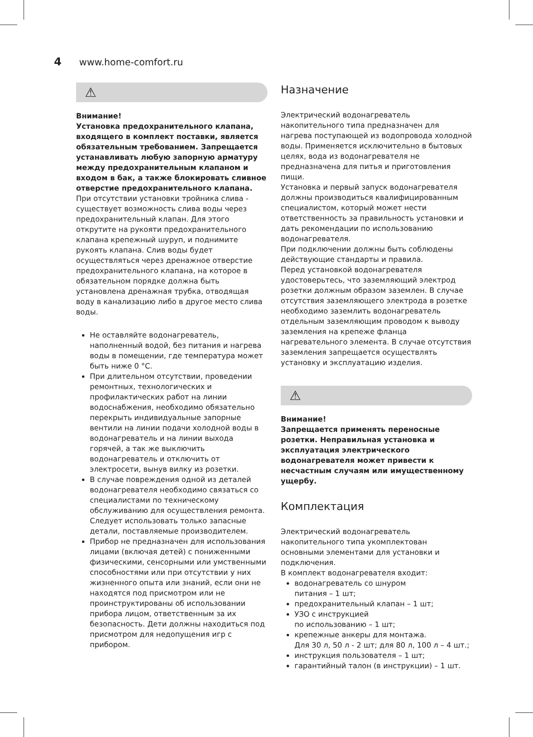4 www.home-comfort.ru
⚠
Внимание!
Установка предохранительного клапана, входящего в комплект поставки, является обязательным требованием. Запрещается устанавливать любую запорную арматуру между предохранительным клапаном и входом в бак, а также блокировать сливное отверстие предохранительного клапана.
При отсутствии установки тройника слива - существует возможность слива воды через предохранительный клапан. Для этого открутите на рукояти предохранительного клапана крепежный шуруп, и поднимите рукоять клапана. Слив воды будет осуществляться через дренажное отверстие предохранительного клапана, на которое в обязательном порядке должна быть установлена дренажная трубка, отводящая воду в канализацию либо в другое место слива воды.
Не оставляйте водонагреватель, наполненный водой, без питания и нагрева воды в помещении, где температура может быть ниже 0 °С.
При длительном отсутствии, проведении ремонтных, технологических и профилактических работ на линии водоснабжения, необходимо обязательно перекрыть индивидуальные запорные вентили на линии подачи холодной воды в водонагреватель и на линии выхода горячей, а так же выключить водонагреватель и отключить от электросети, вынув вилку из розетки.
В случае повреждения одной из деталей водонагревателя необходимо связаться со специалистами по техническому обслуживанию для осуществления ремонта. Следует использовать только запасные детали, поставляемые производителем.
Прибор не предназначен для использования лицами (включая детей) с пониженными физическими, сенсорными или умственными способностями или при отсутствии у них жизненного опыта или знаний, если они не находятся под присмотром или не проинструктированы об использовании прибора лицом, ответственным за их безопасность. Дети должны находиться под присмотром для недопущения игр с прибором.
Назначение
Электрический водонагреватель накопительного типа предназначен для нагрева поступающей из водопровода холодной воды. Применяется исключительно в бытовых целях, вода из водонагревателя не предназначена для питья и приготовления пищи.
Установка и первый запуск водонагревателя должны производиться квалифицированным специалистом, который может нести ответственность за правильность установки и дать рекомендации по использованию водонагревателя.
При подключении должны быть соблюдены действующие стандарты и правила.
Перед установкой водонагревателя удостоверьтесь, что заземляющий электрод розетки должным образом заземлен. В случае отсутствия заземляющего электрода в розетке необходимо заземлить водонагреватель отдельным заземляющим проводом к выводу заземления на крепеже фланца нагревательного элемента. В случае отсутствия заземления запрещается осуществлять установку и эксплуатацию изделия.
⚠
Внимание!
Запрещается применять переносные розетки. Неправильная установка и эксплуатация электрического водонагревателя может привести к несчастным случаям или имущественному ущербу.
Комплектация
Электрический водонагреватель накопительного типа укомплектован основными элементами для установки и подключения.
В комплект водонагревателя входит:
водонагреватель со шнуром
питания – 1 шт;
предохранительный клапан – 1 шт;
УЗО с инструкцией
по использованию – 1 шт;
крепежные анкеры для монтажа.
Для 30 л, 50 л - 2 шт; для 80 л, 100 л – 4 шт.;
инструкция пользователя – 1 шт;
гарантийный талон (в инструкции) – 1 шт.